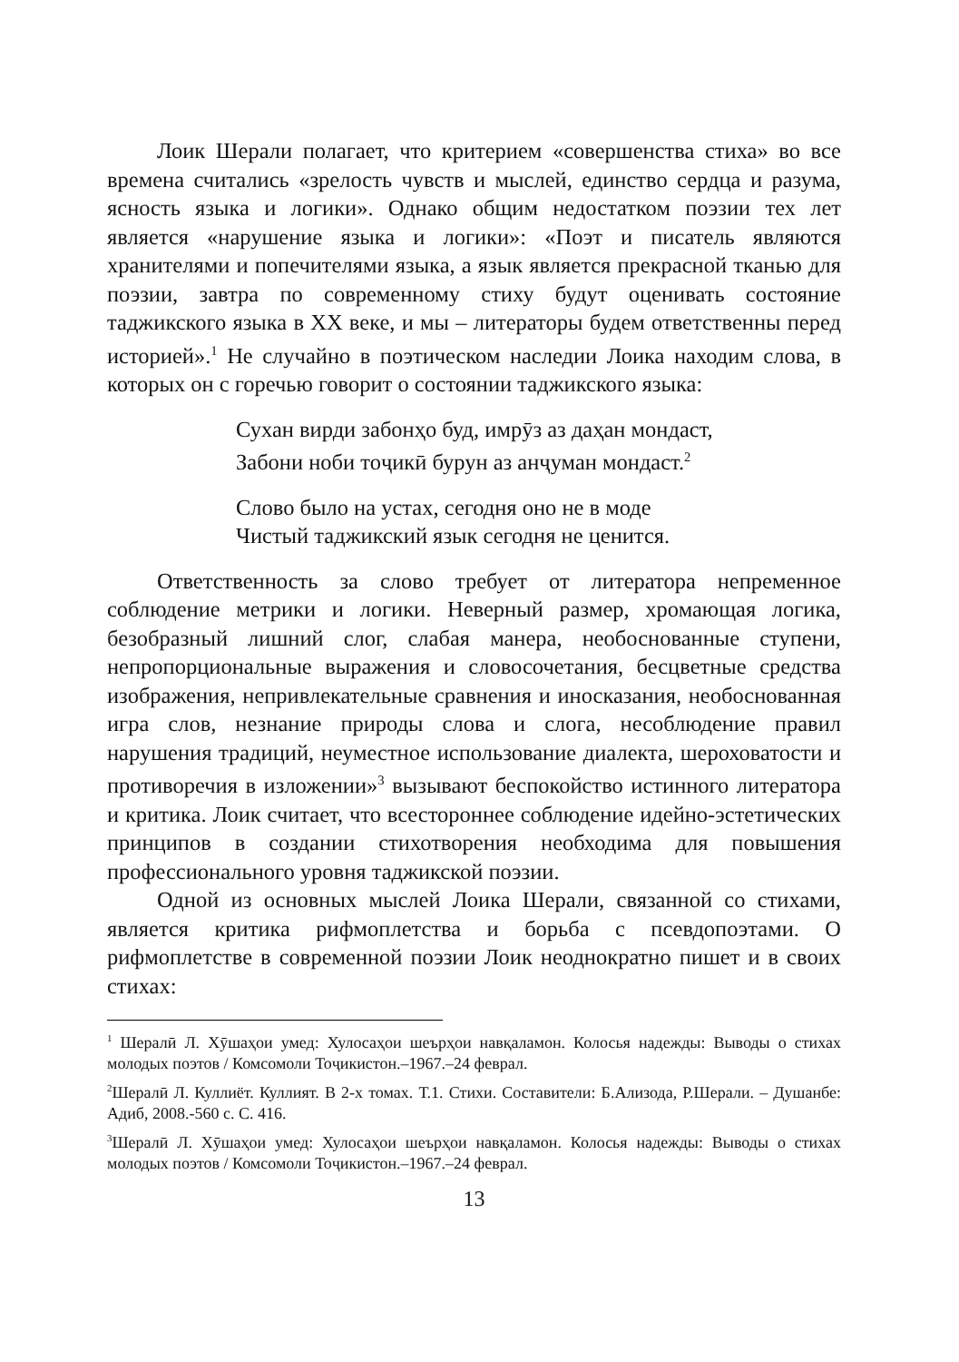Лоик Шерали полагает, что критерием «совершенства стиха» во все времена считались «зрелость чувств и мыслей, единство сердца и разума, ясность языка и логики». Однако общим недостатком поэзии тех лет является «нарушение языка и логики»: «Поэт и писатель являются хранителями и попечителями языка, а язык является прекрасной тканью для поэзии, завтра по современному стиху будут оценивать состояние таджикского языка в XX веке, и мы – литераторы будем ответственны перед историей».<sup>1</sup> Не случайно в поэтическом наследии Лоика находим слова, в которых он с горечью говорит о состоянии таджикского языка:
Сухан вирди забонҳо буд, имрӯз аз даҳан мондаст,
Забони ноби тоҷикӣ бурун аз анҷуман мондаст.<sup>2</sup>
Слово было на устах, сегодня оно не в моде
Чистый таджикский язык сегодня не ценится.
Ответственность за слово требует от литератора непременное соблюдение метрики и логики. Неверный размер, хромающая логика, безобразный лишний слог, слабая манера, необоснованные ступени, непропорциональные выражения и словосочетания, бесцветные средства изображения, непривлекательные сравнения и иносказания, необоснованная игра слов, незнание природы слова и слога, несоблюдение правил нарушения традиций, неуместное использование диалекта, шероховатости и противоречия в изложении»<sup>3</sup> вызывают беспокойство истинного литератора и критика. Лоик считает, что всестороннее соблюдение идейно-эстетических принципов в создании стихотворения необходима для повышения профессионального уровня таджикской поэзии.
Одной из основных мыслей Лоика Шерали, связанной со стихами, является критика рифмоплетства и борьба с псевдопоэтами. О рифмоплетстве в современной поэзии Лоик неоднократно пишет и в своих стихах:
<sup>1</sup> Шералӣ Л. Хӯшаҳои умед: Хулосаҳои шеърҳои навқаламон. Колосья надежды: Выводы о стихах молодых поэтов / Комсомоли Тоҷикистон.–1967.–24 феврал.
<sup>2</sup> Шералӣ Л. Куллиёт. Куллият. В 2-х томах. Т.1. Стихи. Составители: Б.Ализода, Р.Шерали. – Душанбе: Адиб, 2008.-560 с. С. 416.
<sup>3</sup> Шералӣ Л. Хӯшаҳои умед: Хулосаҳои шеърҳои навқаламон. Колосья надежды: Выводы о стихах молодых поэтов / Комсомоли Тоҷикистон.–1967.–24 феврал.
13